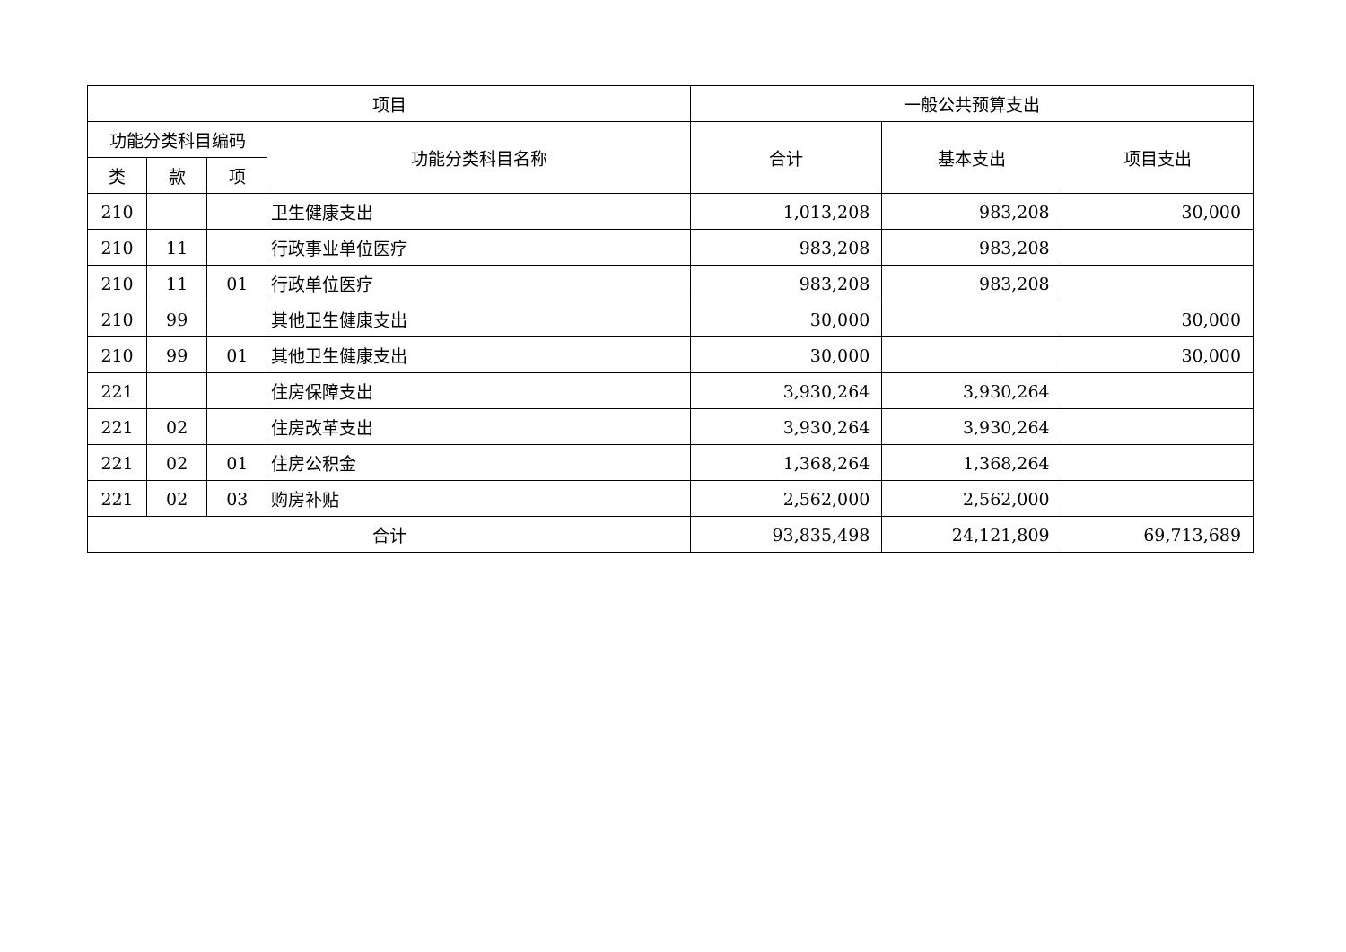| 项目 | | | | 一般公共预算支出 | | |
| --- | --- | --- | --- | --- | --- | --- |
| 功能分类科目编码 | | | 功能分类科目名称 | 合计 | 基本支出 | 项目支出 |
| 类 | 款 | 项 | | | | |
| 210 | | | 卫生健康支出 | 1,013,208 | 983,208 | 30,000 |
| 210 | 11 | | 行政事业单位医疗 | 983,208 | 983,208 | |
| 210 | 11 | 01 | 行政单位医疗 | 983,208 | 983,208 | |
| 210 | 99 | | 其他卫生健康支出 | 30,000 | | 30,000 |
| 210 | 99 | 01 | 其他卫生健康支出 | 30,000 | | 30,000 |
| 221 | | | 住房保障支出 | 3,930,264 | 3,930,264 | |
| 221 | 02 | | 住房改革支出 | 3,930,264 | 3,930,264 | |
| 221 | 02 | 01 | 住房公积金 | 1,368,264 | 1,368,264 | |
| 221 | 02 | 03 | 购房补贴 | 2,562,000 | 2,562,000 | |
| 合计 | | | | 93,835,498 | 24,121,809 | 69,713,689 |